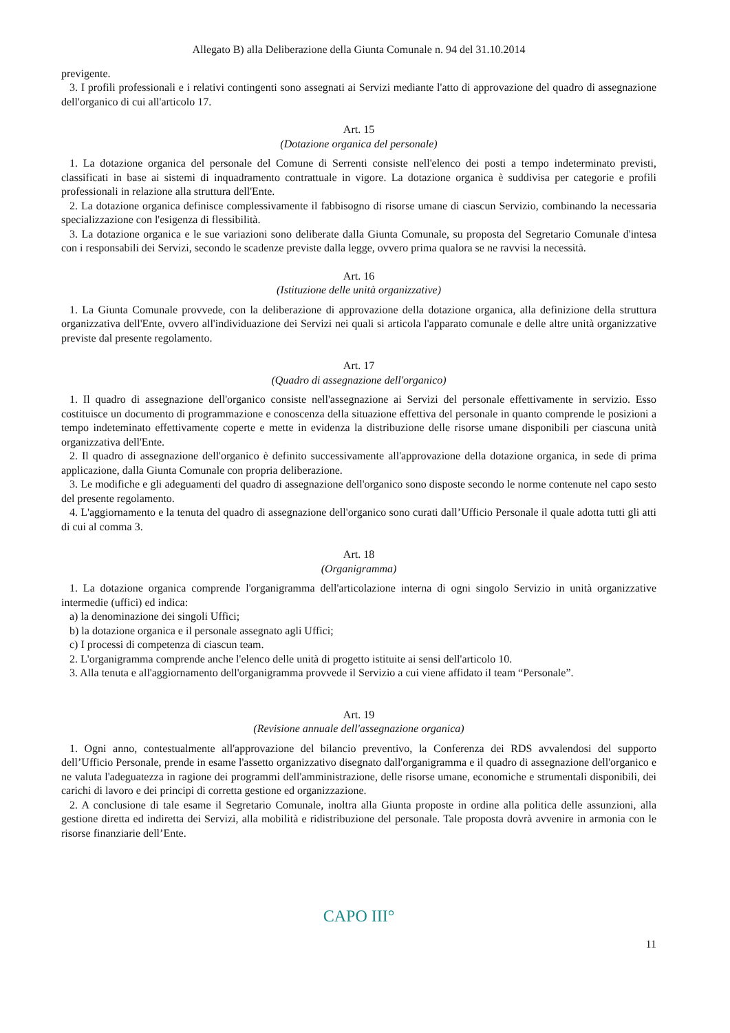Allegato B) alla Deliberazione della Giunta Comunale n. 94 del 31.10.2014
previgente.
3. I profili professionali e i relativi contingenti sono assegnati ai Servizi mediante l'atto di approvazione del quadro di assegnazione dell'organico di cui all'articolo 17.
Art. 15
(Dotazione organica del personale)
1. La dotazione organica del personale del Comune di Serrenti consiste nell'elenco dei posti a tempo indeterminato previsti, classificati in base ai sistemi di inquadramento contrattuale in vigore. La dotazione organica è suddivisa per categorie e profili professionali in relazione alla struttura dell'Ente.
2. La dotazione organica definisce complessivamente il fabbisogno di risorse umane di ciascun Servizio, combinando la necessaria specializzazione con l'esigenza di flessibilità.
3. La dotazione organica e le sue variazioni sono deliberate dalla Giunta Comunale, su proposta del Segretario Comunale d'intesa con i responsabili dei Servizi, secondo le scadenze previste dalla legge, ovvero prima qualora se ne ravvisi la necessità.
Art. 16
(Istituzione delle unità organizzative)
1. La Giunta Comunale provvede, con la deliberazione di approvazione della dotazione organica, alla definizione della struttura organizzativa dell'Ente, ovvero all'individuazione dei Servizi nei quali si articola l'apparato comunale e delle altre unità organizzative previste dal presente regolamento.
Art. 17
(Quadro di assegnazione dell'organico)
1. Il quadro di assegnazione dell'organico consiste nell'assegnazione ai Servizi del personale effettivamente in servizio. Esso costituisce un documento di programmazione e conoscenza della situazione effettiva del personale in quanto comprende le posizioni a tempo indeteminato effettivamente coperte e mette in evidenza la distribuzione delle risorse umane disponibili per ciascuna unità organizzativa dell'Ente.
2. Il quadro di assegnazione dell'organico è definito successivamente all'approvazione della dotazione organica, in sede di prima applicazione, dalla Giunta Comunale con propria deliberazione.
3. Le modifiche e gli adeguamenti del quadro di assegnazione dell'organico sono disposte secondo le norme contenute nel capo sesto del presente regolamento.
4. L'aggiornamento e la tenuta del quadro di assegnazione dell'organico sono curati dall’Ufficio Personale il quale adotta tutti gli atti di cui al comma 3.
Art. 18
(Organigramma)
1. La dotazione organica comprende l'organigramma dell'articolazione interna di ogni singolo Servizio in unità organizzative intermedie (uffici) ed indica:
a) la denominazione dei singoli Uffici;
b) la dotazione organica e il personale assegnato agli Uffici;
c) I processi di competenza di ciascun team.
2. L'organigramma comprende anche l'elenco delle unità di progetto istituite ai sensi dell'articolo 10.
3. Alla tenuta e all'aggiornamento dell'organigramma provvede il Servizio a cui viene affidato il team “Personale”.
Art. 19
(Revisione annuale dell'assegnazione organica)
1. Ogni anno, contestualmente all'approvazione del bilancio preventivo, la Conferenza dei RDS avvalendosi del supporto dell’Ufficio Personale, prende in esame l'assetto organizzativo disegnato dall'organigramma e il quadro di assegnazione dell'organico e ne valuta l'adeguatezza in ragione dei programmi dell'amministrazione, delle risorse umane, economiche e strumentali disponibili, dei carichi di lavoro e dei principi di corretta gestione ed organizzazione.
2. A conclusione di tale esame il Segretario Comunale, inoltra alla Giunta proposte in ordine alla politica delle assunzioni, alla gestione diretta ed indiretta dei Servizi, alla mobilità e ridistribuzione del personale. Tale proposta dovrà avvenire in armonia con le risorse finanziarie dell’Ente.
CAPO III°
11